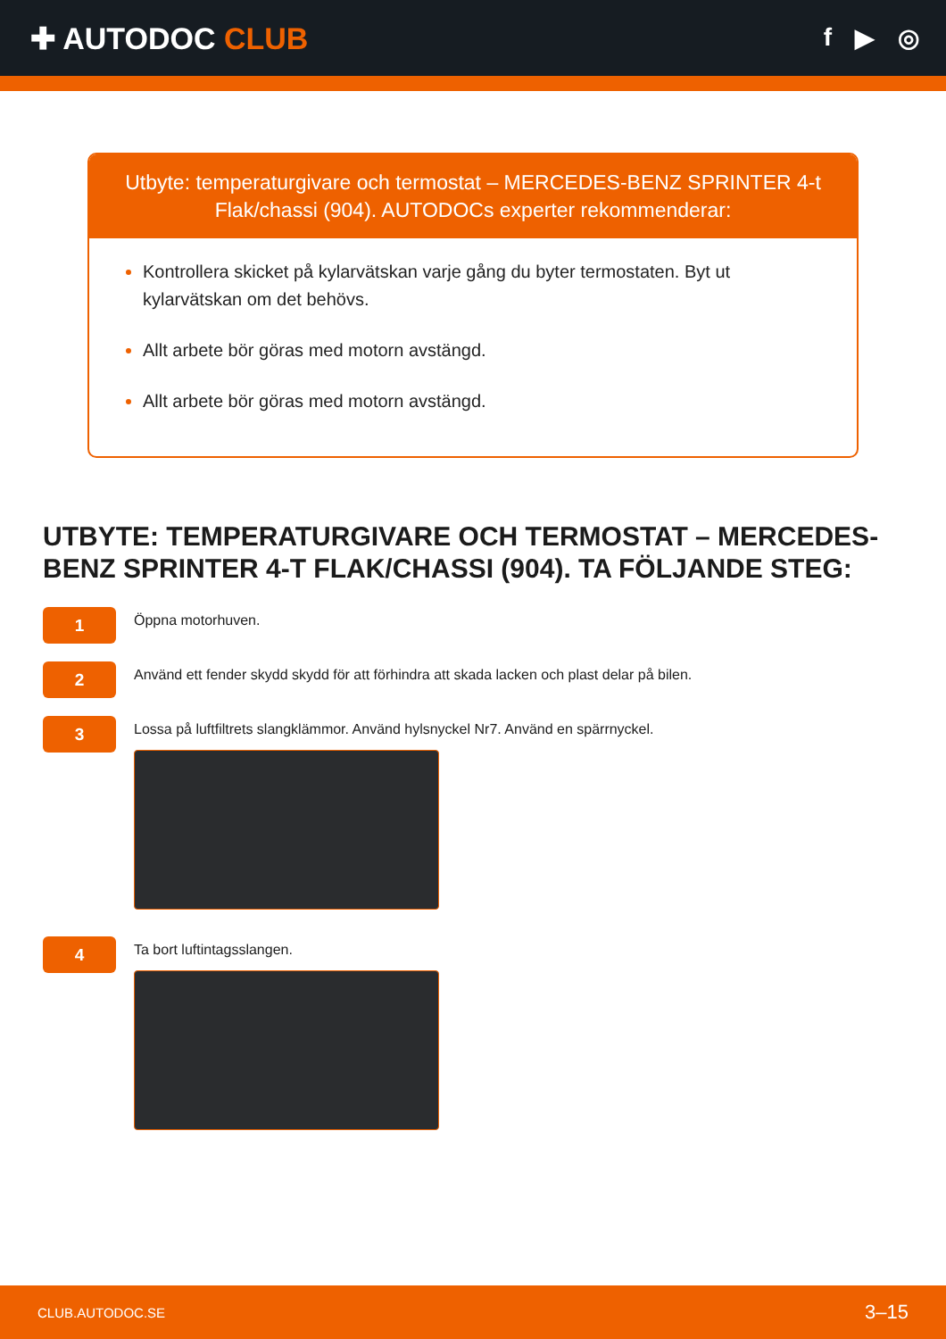✚ AUTODOC CLUB
f ▶ ◎
Utbyte: temperaturgivare och termostat – MERCEDES-BENZ SPRINTER 4-t Flak/chassi (904). AUTODOCs experter rekommenderar:
Kontrollera skicket på kylarvätskan varje gång du byter termostaten. Byt ut kylarvätskan om det behövs.
Allt arbete bör göras med motorn avstängd.
Allt arbete bör göras med motorn avstängd.
UTBYTE: TEMPERATURGIVARE OCH TERMOSTAT – MERCEDES-BENZ SPRINTER 4-T FLAK/CHASSI (904). TA FÖLJANDE STEG:
1
Öppna motorhuven.
2
Använd ett fender skydd skydd för att förhindra att skada lacken och plast delar på bilen.
3
Lossa på luftfiltrets slangklämmor. Använd hylsnyckel Nr7. Använd en spärrnyckel.
4
Ta bort luftintagsslangen.
CLUB.AUTODOC.SE 3–15